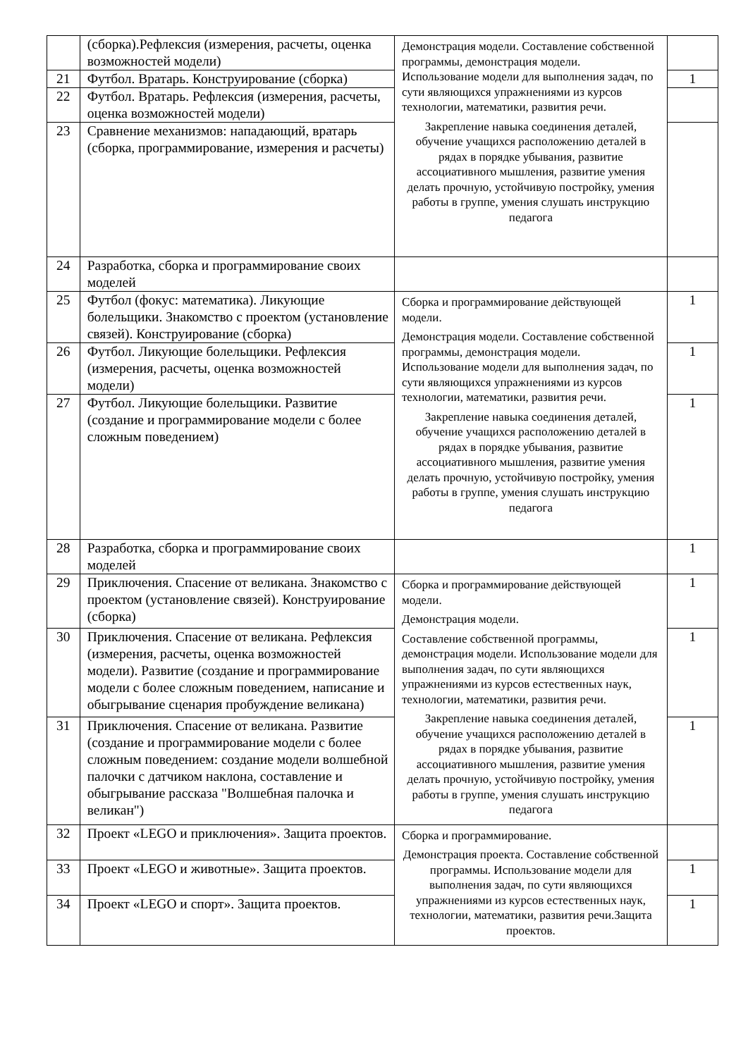| | (сборка).Рефлексия (измерения, расчеты, оценка возможностей модели) | Демонстрация модели. Составление собственной программы, демонстрация модели. Использование модели для выполнения задач, по сути являющихся упражнениями из курсов технологии, математики, развития речи. Закрепление навыка соединения деталей, обучение учащихся расположению деталей в рядах в порядке убывания, развитие ассоциативного мышления, развитие умения делать прочную, устойчивую постройку, умения работы в группе, умения слушать инструкцию педагога | |
| 21 | Футбол. Вратарь. Конструирование (сборка) | | 1 |
| 22 | Футбол. Вратарь. Рефлексия (измерения, расчеты, оценка возможностей модели) | | |
| 23 | Сравнение механизмов: нападающий, вратарь (сборка, программирование, измерения и расчеты) | | |
| 24 | Разработка, сборка и программирование своих моделей | | |
| 25 | Футбол (фокус: математика). Ликующие болельщики. Знакомство с проектом (установление связей). Конструирование (сборка) | Сборка и программирование действующей модели. Демонстрация модели. Составление собственной программы, демонстрация модели. Использование модели для выполнения задач, по сути являющихся упражнениями из курсов технологии, математики, развития речи. Закрепление навыка соединения деталей, обучение учащихся расположению деталей в рядах в порядке убывания, развитие ассоциативного мышления, развитие умения делать прочную, устойчивую постройку, умения работы в группе, умения слушать инструкцию педагога | 1 |
| 26 | Футбол. Ликующие болельщики. Рефлексия (измерения, расчеты, оценка возможностей модели) | | 1 |
| 27 | Футбол. Ликующие болельщики. Развитие (создание и программирование модели с более сложным поведением) | | 1 |
| 28 | Разработка, сборка и программирование своих моделей | | 1 |
| 29 | Приключения. Спасение от великана. Знакомство с проектом (установление связей). Конструирование (сборка) | Сборка и программирование действующей модели. Демонстрация модели. Составление собственной программы, демонстрация модели. Использование модели для выполнения задач, по сути являющихся упражнениями из курсов естественных наук, технологии, математики, развития речи. Закрепление навыка соединения деталей, обучение учащихся расположению деталей в рядах в порядке убывания, развитие ассоциативного мышления, развитие умения делать прочную, устойчивую постройку, умения работы в группе, умения слушать инструкцию педагога | 1 |
| 30 | Приключения. Спасение от великана. Рефлексия (измерения, расчеты, оценка возможностей модели). Развитие (создание и программирование модели с более сложным поведением, написание и обыгрывание сценария пробуждение великана) | | 1 |
| 31 | Приключения. Спасение от великана. Развитие (создание и программирование модели с более сложным поведением: создание модели волшебной палочки с датчиком наклона, составление и обыгрывание рассказа "Волшебная палочка и великан") | | 1 |
| 32 | Проект «LEGO и приключения». Защита проектов. | Сборка и программирование. Демонстрация проекта. Составление собственной программы. Использование модели для выполнения задач, по сути являющихся упражнениями из курсов естественных наук, технологии, математики, развития речи.Защита проектов. | |
| 33 | Проект «LEGO и животные». Защита проектов. | | 1 |
| 34 | Проект «LEGO и спорт». Защита проектов. | | 1 |